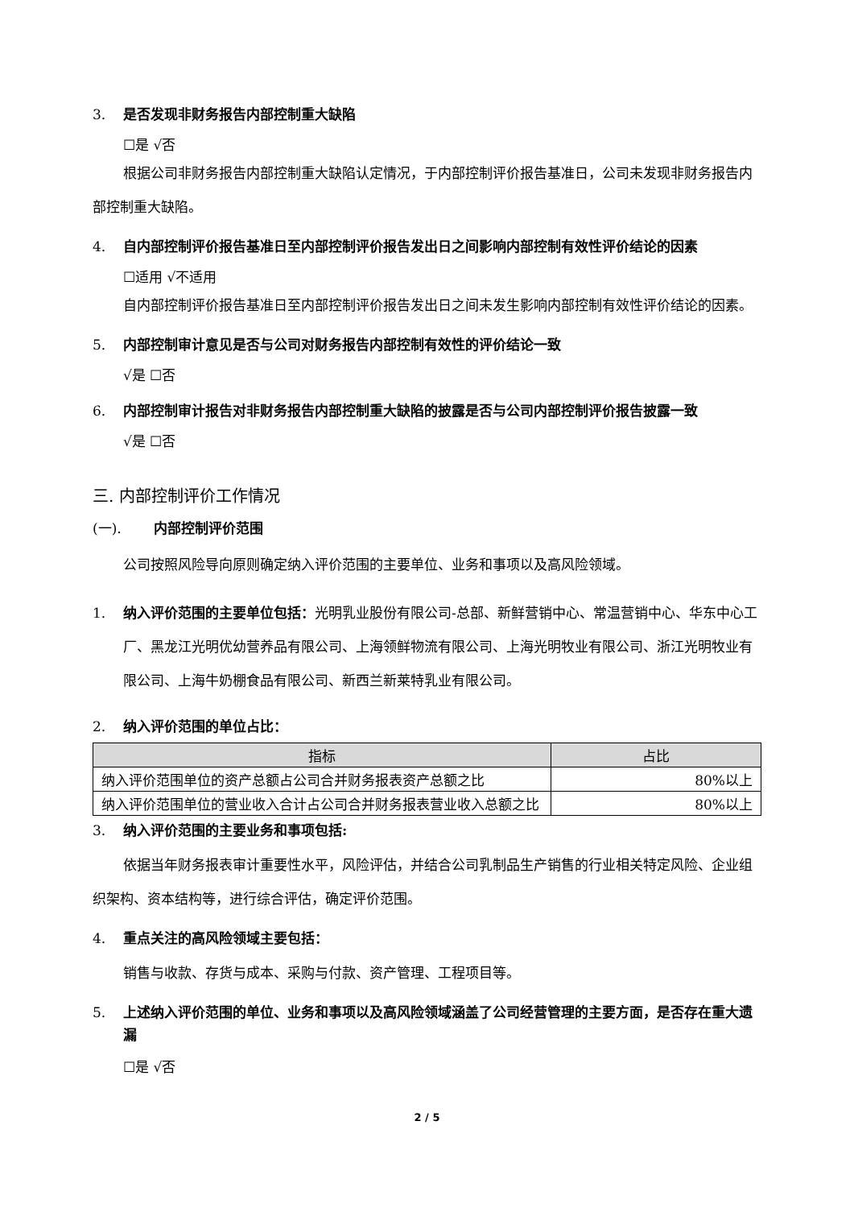3. 是否发现非财务报告内部控制重大缺陷
☐是 √否
根据公司非财务报告内部控制重大缺陷认定情况，于内部控制评价报告基准日，公司未发现非财务报告内部控制重大缺陷。
4. 自内部控制评价报告基准日至内部控制评价报告发出日之间影响内部控制有效性评价结论的因素
☐适用 √不适用
自内部控制评价报告基准日至内部控制评价报告发出日之间未发生影响内部控制有效性评价结论的因素。
5. 内部控制审计意见是否与公司对财务报告内部控制有效性的评价结论一致
√是 ☐否
6. 内部控制审计报告对非财务报告内部控制重大缺陷的披露是否与公司内部控制评价报告披露一致
√是 ☐否
三. 内部控制评价工作情况
(一). 内部控制评价范围
公司按照风险导向原则确定纳入评价范围的主要单位、业务和事项以及高风险领域。
1. 纳入评价范围的主要单位包括：光明乳业股份有限公司-总部、新鲜营销中心、常温营销中心、华东中心工厂、黑龙江光明优幼营养品有限公司、上海领鲜物流有限公司、上海光明牧业有限公司、浙江光明牧业有限公司、上海牛奶棚食品有限公司、新西兰新莱特乳业有限公司。
2. 纳入评价范围的单位占比：
| 指标 | 占比 |
| --- | --- |
| 纳入评价范围单位的资产总额占公司合并财务报表资产总额之比 | 80%以上 |
| 纳入评价范围单位的营业收入合计占公司合并财务报表营业收入总额之比 | 80%以上 |
3. 纳入评价范围的主要业务和事项包括:
依据当年财务报表审计重要性水平，风险评估，并结合公司乳制品生产销售的行业相关特定风险、企业组织架构、资本结构等，进行综合评估，确定评价范围。
4. 重点关注的高风险领域主要包括：
销售与收款、存货与成本、采购与付款、资产管理、工程项目等。
5. 上述纳入评价范围的单位、业务和事项以及高风险领域涵盖了公司经营管理的主要方面，是否存在重大遗漏
☐是 √否
2 / 5